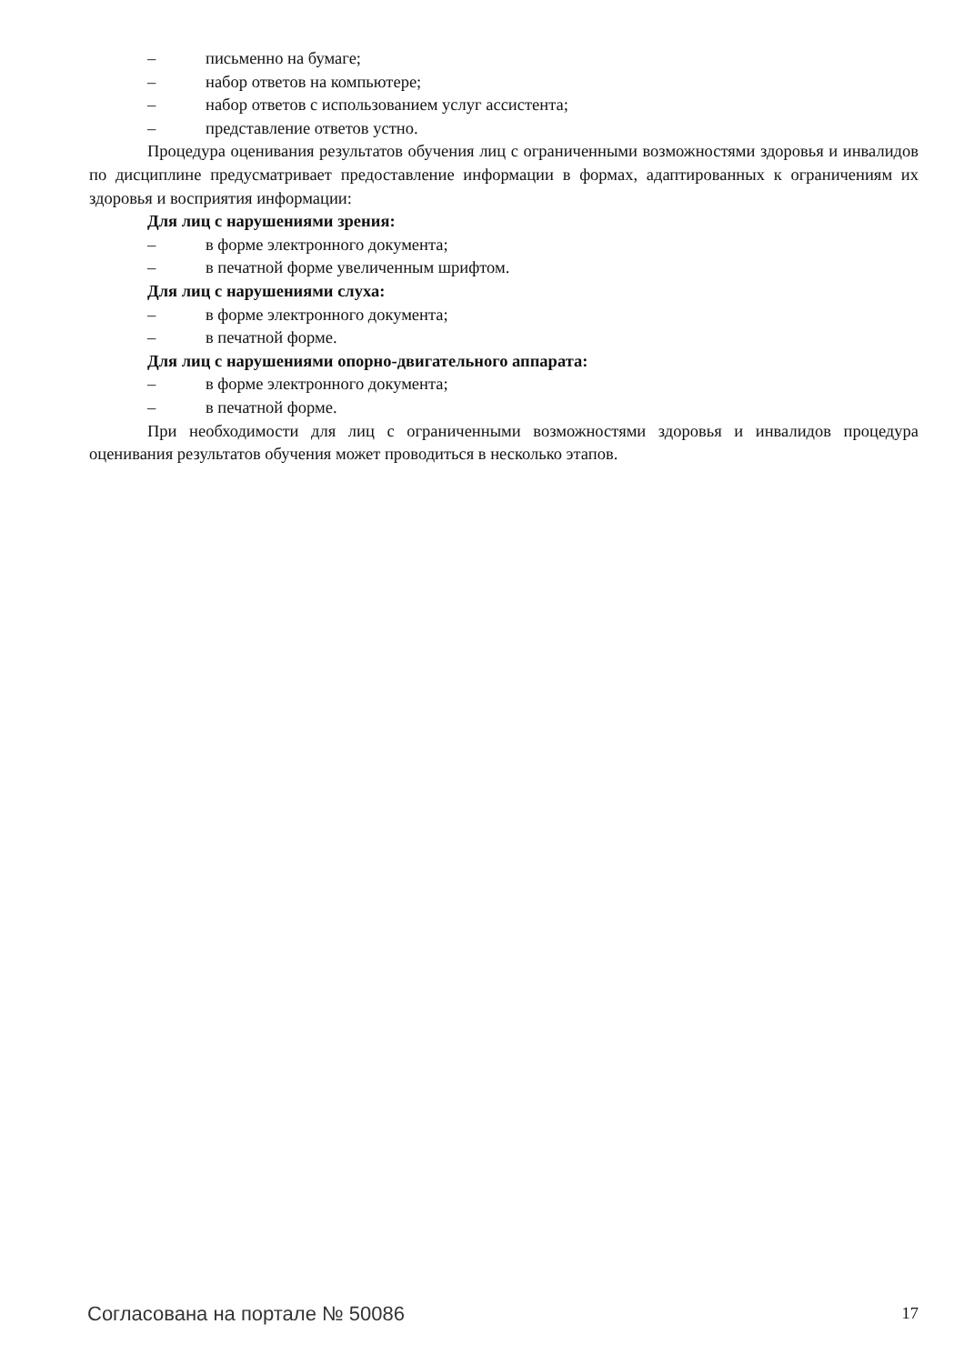– письменно на бумаге;
– набор ответов на компьютере;
– набор ответов с использованием услуг ассистента;
– представление ответов устно.
Процедура оценивания результатов обучения лиц с ограниченными возможностями здоровья и инвалидов по дисциплине предусматривает предоставление информации в формах, адаптированных к ограничениям их здоровья и восприятия информации:
Для лиц с нарушениями зрения:
– в форме электронного документа;
– в печатной форме увеличенным шрифтом.
Для лиц с нарушениями слуха:
– в форме электронного документа;
– в печатной форме.
Для лиц с нарушениями опорно-двигательного аппарата:
– в форме электронного документа;
– в печатной форме.
При необходимости для лиц с ограниченными возможностями здоровья и инвалидов процедура оценивания результатов обучения может проводиться в несколько этапов.
Согласована на портале № 50086 17